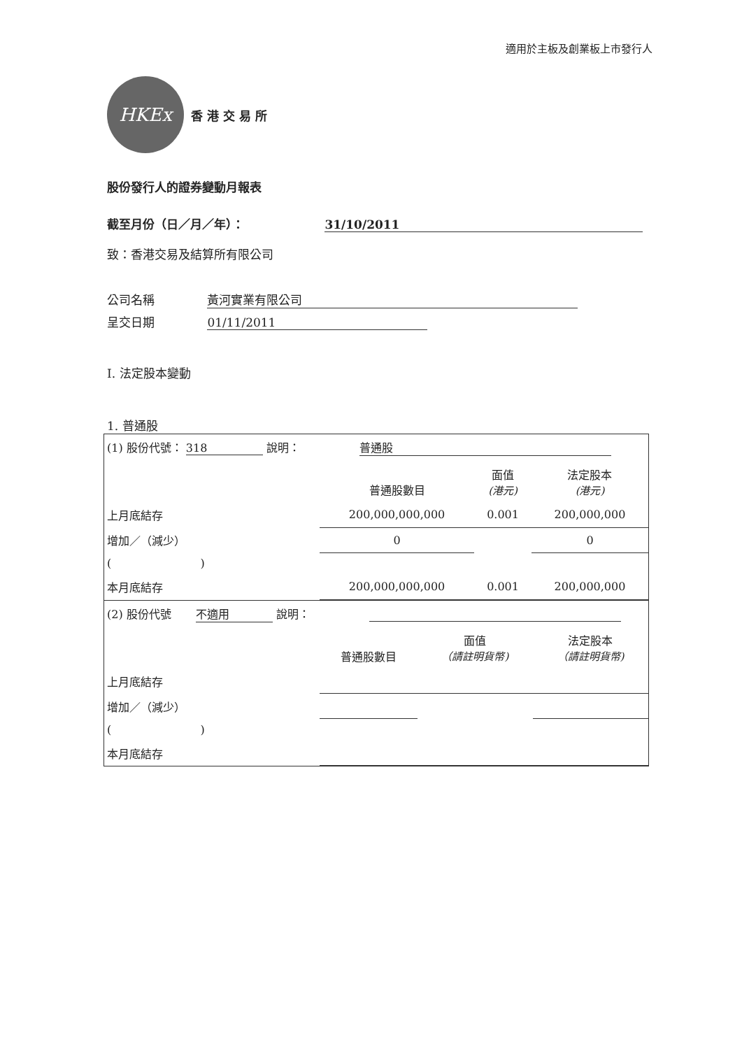適用於主板及創業板上市發行人
HKEx
香 港 交 易 所
股份發行人的證券變動月報表
截至月份（日／月／年）： 31/10/2011
致：香港交易及結算所有限公司
公司名稱 黃河實業有限公司
呈交日期 01/11/2011
I. 法定股本變動
1. 普通股
| (1) 股份代號： 318 說明： 普通股 | | | |
| | 普通股數目 | 面值 (港元) | 法定股本 (港元) |
| 上月底結存 | 200,000,000,000 | 0.001 | 200,000,000 |
| 增加／（減少） | 0 | | 0 |
| ( ) | | | |
| 本月底結存 | 200,000,000,000 | 0.001 | 200,000,000 |
| (2) 股份代號 不適用 說明： | | | |
| | 普通股數目 | 面值 （請註明貨幣) | 法定股本 （請註明貨幣) |
| 上月底結存 | | | |
| 增加／（減少） | | | |
| ( ) | | | |
| 本月底結存 | | | |